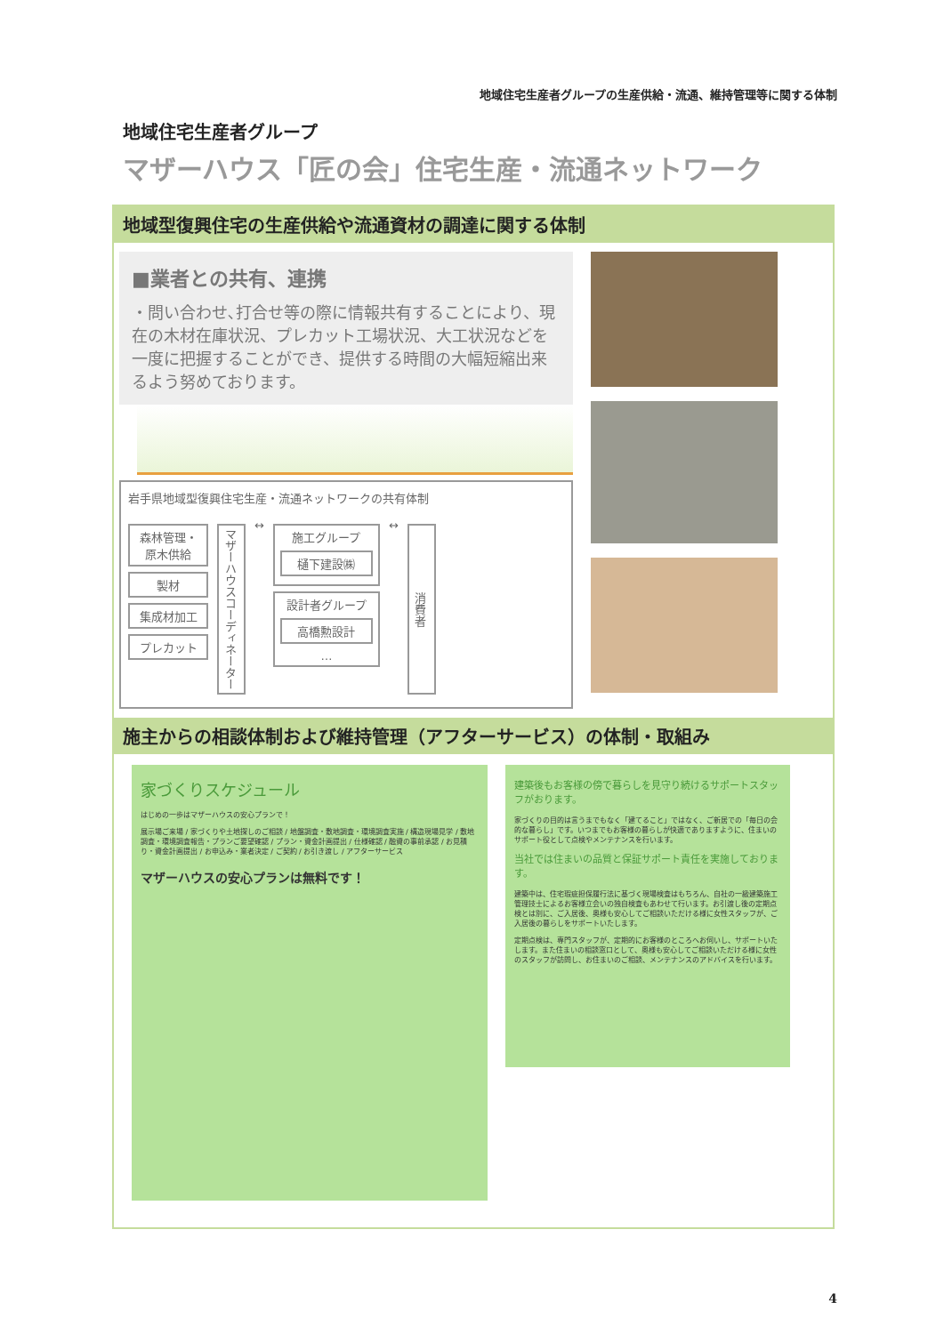地域住宅生産者グループの生産供給・流通、維持管理等に関する体制
地域住宅生産者グループ
マザーハウス「匠の会」住宅生産・流通ネットワーク
地域型復興住宅の生産供給や流通資材の調達に関する体制
■業者との共有、連携
・問い合わせ､打合せ等の際に情報共有することにより、現在の木材在庫状況、プレカット工場状況、大工状況などを一度に把握することができ、提供する時間の大幅短縮出来るよう努めております。
岩手県地域型復興住宅生産・流通ネットワークの共有体制
森林管理・原木供給
製材
集成材加工
プレカット
マザーハウスコーディネーター
↔
施工グループ
樋下建設㈱
設計者グループ
高橋勲設計
…
↔
消費者
施主からの相談体制および維持管理（アフターサービス）の体制・取組み
家づくりスケジュール
はじめの一歩はマザーハウスの安心プランで！
展示場ご来場 / 家づくりや土地探しのご相談 / 地盤調査・敷地調査・環境調査実施 / 構造現場見学 / 敷地調査・環境調査報告・プランご要望確認 / プラン・資金計画提出 / 仕様確認 / 融資の事前承認 / お見積り・資金計画提出 / お申込み・業者決定 / ご契約 / お引き渡し / アフターサービス
マザーハウスの安心プランは無料です！
建築後もお客様の傍で暮らしを見守り続けるサポートスタッフがおります。
家づくりの目的は言うまでもなく「建てること」ではなく、ご新居での「毎日の会的な暮らし」です。いつまでもお客様の暮らしが快適でありますように、住まいのサポート役として点検やメンテナンスを行います。
当社では住まいの品質と保証サポート責任を実施しております。
建築中は、住宅瑕疵担保履行法に基づく現場検査はもちろん、自社の一級建築施工管理技士によるお客様立会いの独自検査もあわせて行います。お引渡し後の定期点検とは別に、ご入居後、奥様も安心してご相談いただける様に女性スタッフが、ご入居後の暮らしをサポートいたします。
定期点検は、専門スタッフが、定期的にお客様のところへお伺いし、サポートいたします。また住まいの相談窓口として、奥様も安心してご相談いただける様に女性のスタッフが訪問し、お住まいのご相談、メンテナンスのアドバイスを行います。
4